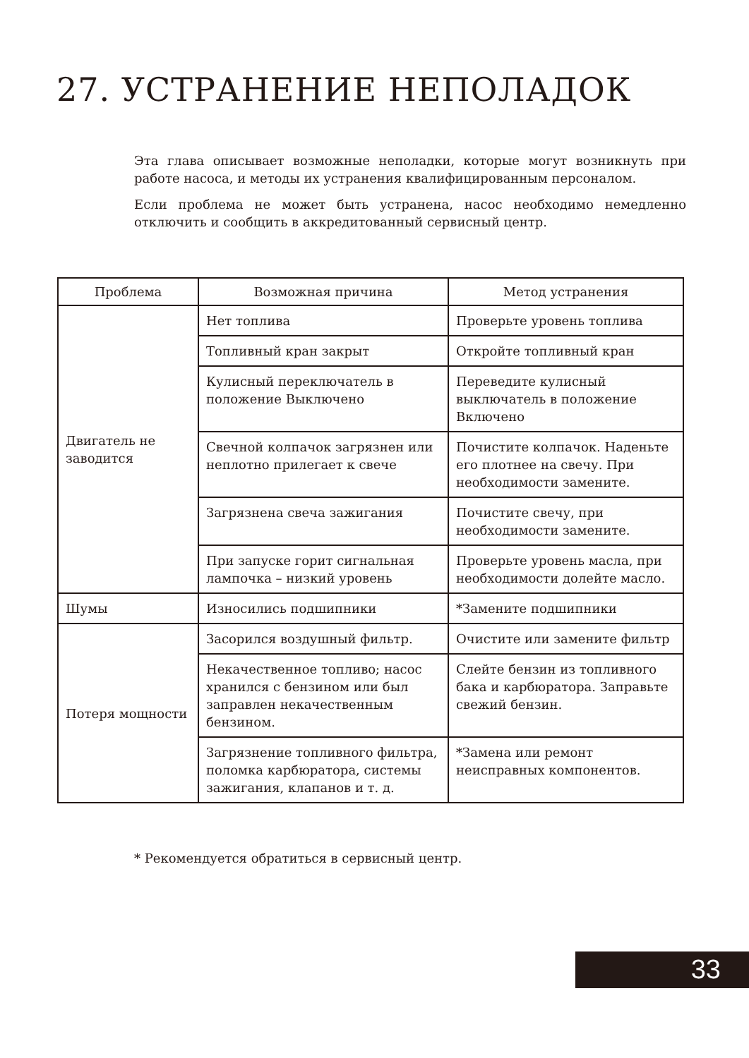27. УСТРАНЕНИЕ НЕПОЛАДОК
Эта глава описывает возможные неполадки, которые могут возникнуть при работе насоса, и методы их устранения квалифицированным персоналом.
Если проблема не может быть устранена, насос необходимо немедленно отключить и сообщить в аккредитованный сервисный центр.
| Проблема | Возможная причина | Метод устранения |
| --- | --- | --- |
| Двигатель не заводится | Нет топлива | Проверьте уровень топлива |
| | Топливный кран закрыт | Откройте топливный кран |
| | Кулисный переключатель в положение Выключено | Переведите кулисный выключатель в положение Включено |
| | Свечной колпачок загрязнен или неплотно прилегает к свече | Почистите колпачок. Наденьте его плотнее на свечу. При необходимости замените. |
| | Загрязнена свеча зажигания | Почистите свечу, при необходимости замените. |
| | При запуске горит сигнальная лампочка – низкий уровень | Проверьте уровень масла, при необходимости долейте масло. |
| Шумы | Износились подшипники | *Замените подшипники |
| Потеря мощности | Засорился воздушный фильтр. | Очистите или замените фильтр |
| | Некачественное топливо; насос хранился с бензином или был заправлен некачественным бензином. | Слейте бензин из топливного бака и карбюратора. Заправьте свежий бензин. |
| | Загрязнение топливного фильтра, поломка карбюратора, системы зажигания, клапанов и т. д. | *Замена или ремонт неисправных компонентов. |
* Рекомендуется обратиться в сервисный центр.
33